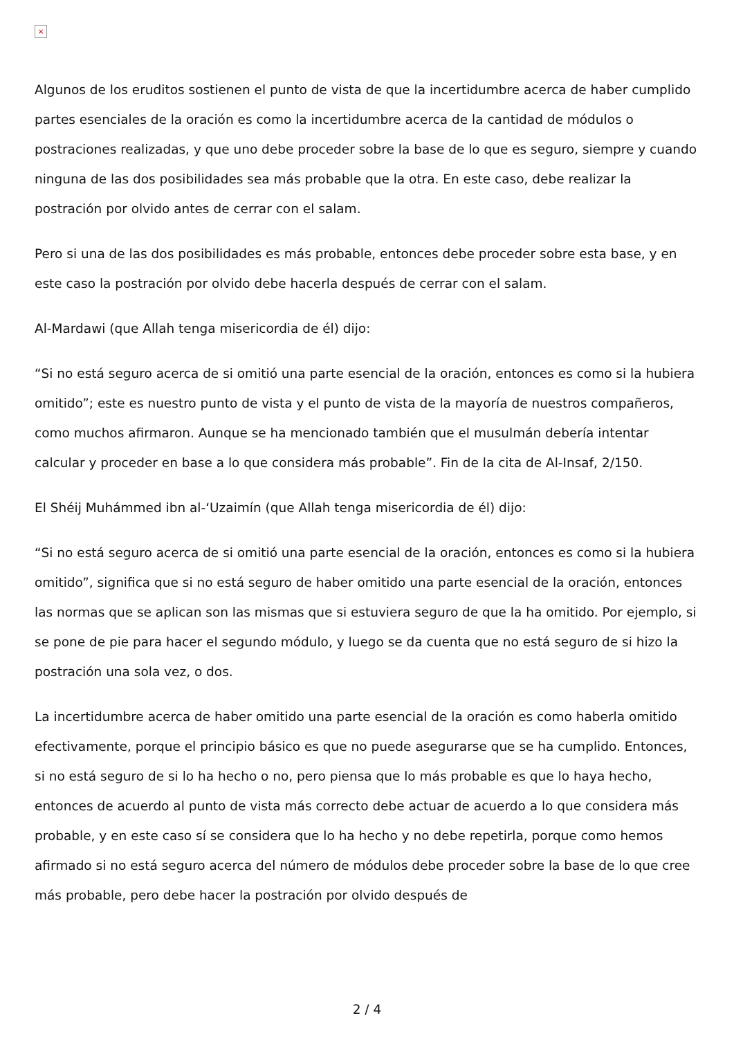×
Algunos de los eruditos sostienen el punto de vista de que la incertidumbre acerca de haber cumplido partes esenciales de la oración es como la incertidumbre acerca de la cantidad de módulos o postraciones realizadas, y que uno debe proceder sobre la base de lo que es seguro, siempre y cuando ninguna de las dos posibilidades sea más probable que la otra. En este caso, debe realizar la postración por olvido antes de cerrar con el salam.
Pero si una de las dos posibilidades es más probable, entonces debe proceder sobre esta base, y en este caso la postración por olvido debe hacerla después de cerrar con el salam.
Al-Mardawi (que Allah tenga misericordia de él) dijo:
“Si no está seguro acerca de si omitió una parte esencial de la oración, entonces es como si la hubiera omitido”; este es nuestro punto de vista y el punto de vista de la mayoría de nuestros compañeros, como muchos afirmaron. Aunque se ha mencionado también que el musulmán debería intentar calcular y proceder en base a lo que considera más probable”. Fin de la cita de Al-Insaf, 2/150.
El Shéij Muhámmed ibn al-‘Uzaimín (que Allah tenga misericordia de él) dijo:
“Si no está seguro acerca de si omitió una parte esencial de la oración, entonces es como si la hubiera omitido”, significa que si no está seguro de haber omitido una parte esencial de la oración, entonces las normas que se aplican son las mismas que si estuviera seguro de que la ha omitido. Por ejemplo, si se pone de pie para hacer el segundo módulo, y luego se da cuenta que no está seguro de si hizo la postración una sola vez, o dos.
La incertidumbre acerca de haber omitido una parte esencial de la oración es como haberla omitido efectivamente, porque el principio básico es que no puede asegurarse que se ha cumplido. Entonces, si no está seguro de si lo ha hecho o no, pero piensa que lo más probable es que lo haya hecho, entonces de acuerdo al punto de vista más correcto debe actuar de acuerdo a lo que considera más probable, y en este caso sí se considera que lo ha hecho y no debe repetirla, porque como hemos afirmado si no está seguro acerca del número de módulos debe proceder sobre la base de lo que cree más probable, pero debe hacer la postración por olvido después de
2 / 4